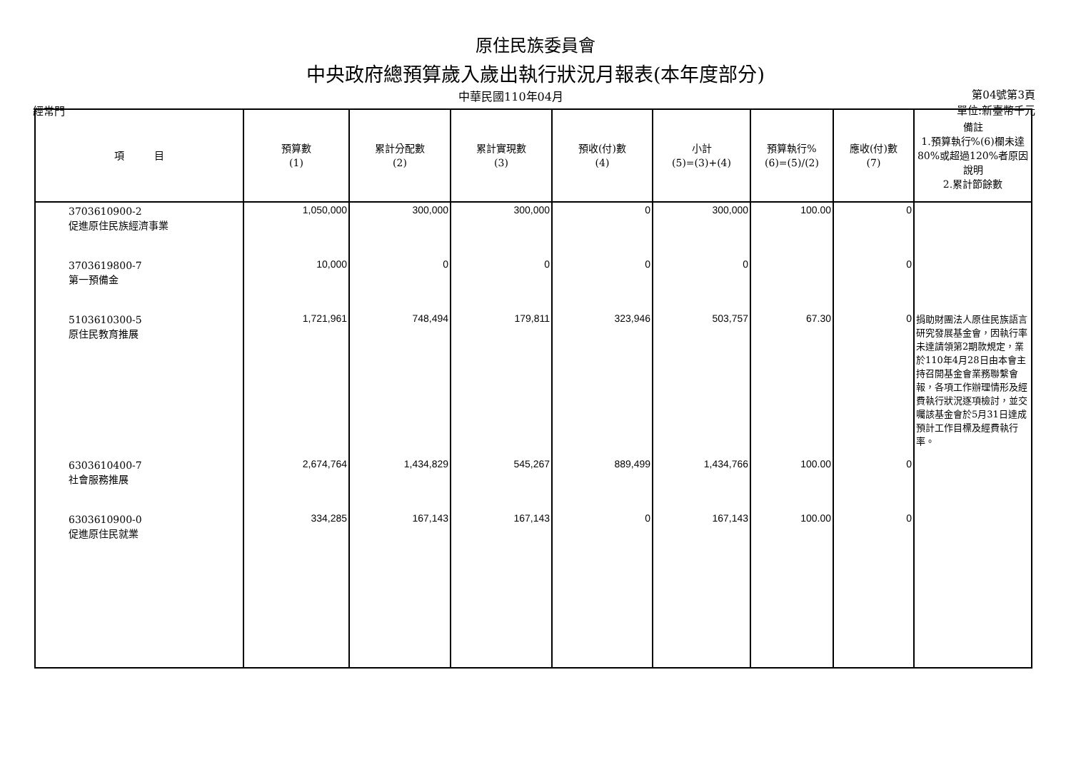原住民族委員會
中央政府總預算歲入歲出執行狀況月報表(本年度部分)
經常門
中華民國110年04月
第04號第3頁
單位:新臺幣千元
| 項 目 | 預算數 (1) | 累計分配數 (2) | 累計實現數 (3) | 預收(付)數 (4) | 小計 (5)=(3)+(4) | 預算執行% (6)=(5)/(2) | 應收(付)數 (7) | 備註 1.預算執行%(6)欄未達80%或超過120%者原因說明 2.累計節餘數 |
| --- | --- | --- | --- | --- | --- | --- | --- | --- |
| 3703610900-2 促進原住民族經濟事業 | 1,050,000 | 300,000 | 300,000 | 0 | 300,000 | 100.00 | 0 | |
| 3703619800-7 第一預備金 | 10,000 | 0 | 0 | 0 | 0 | | 0 | |
| 5103610300-5 原住民教育推展 | 1,721,961 | 748,494 | 179,811 | 323,946 | 503,757 | 67.30 | 0 | 捐助財團法人原住民族語言研究發展基金會，因執行率未達請領第2期款規定，業於110年4月28日由本會主持召開基金會業務聯繫會報，各項工作辦理情形及經費執行狀況逐項檢討，並交囑該基金會於5月31日達成預計工作目標及經費執行率。 |
| 6303610400-7 社會服務推展 | 2,674,764 | 1,434,829 | 545,267 | 889,499 | 1,434,766 | 100.00 | 0 | |
| 6303610900-0 促進原住民就業 | 334,285 | 167,143 | 167,143 | 0 | 167,143 | 100.00 | 0 | |